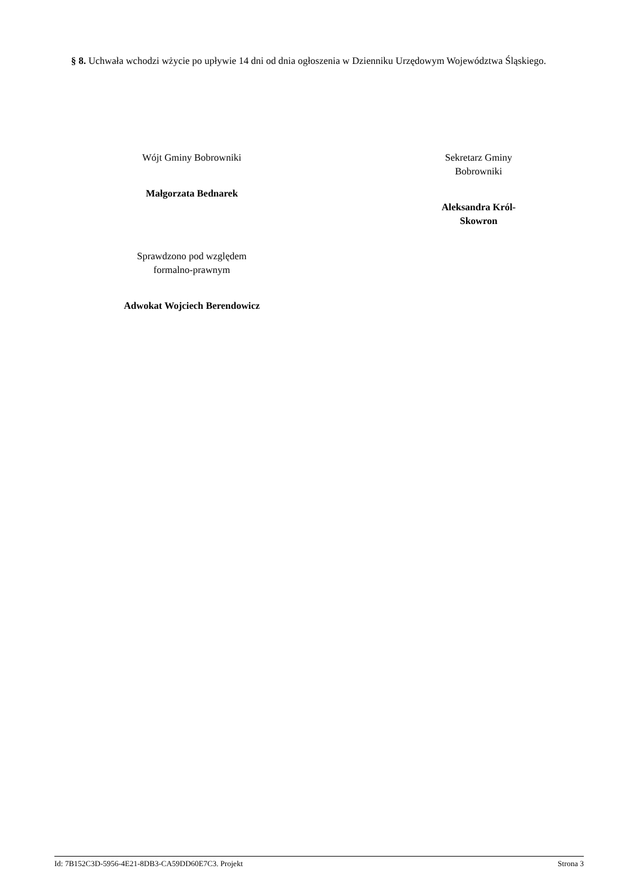§ 8. Uchwała wchodzi wżycie po upływie 14 dni od dnia ogłoszenia w Dzienniku Urzędowym Województwa Śląskiego.
Wójt Gminy Bobrowniki
Małgorzata Bednarek
Sprawdzono pod względem
formalno-prawnym
Adwokat Wojciech Berendowicz
Sekretarz Gminy
Bobrowniki
Aleksandra Król-
Skowron
Id: 7B152C3D-5956-4E21-8DB3-CA59DD60E7C3. Projekt Strona 3